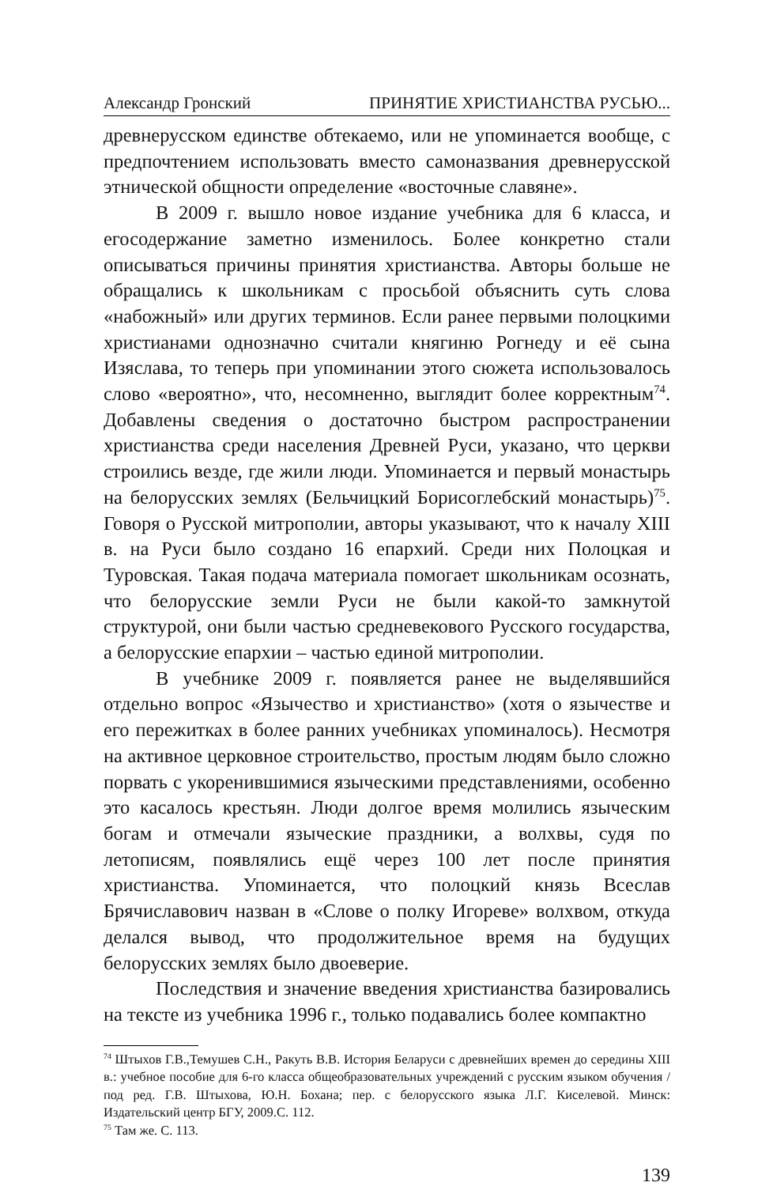Александр Гронский ПРИНЯТИЕ ХРИСТИАНСТВА РУСЬЮ...
древнерусском единстве обтекаемо, или не упоминается вообще, с предпочтением использовать вместо самоназвания древнерусской этнической общности определение «восточные славяне».
В 2009 г. вышло новое издание учебника для 6 класса, и егосодержание заметно изменилось. Более конкретно стали описываться причины принятия христианства. Авторы больше не обращались к школьникам с просьбой объяснить суть слова «набожный» или других терминов. Если ранее первыми полоцкими христианами однозначно считали княгиню Рогнеду и её сына Изяслава, то теперь при упоминании этого сюжета использовалось слово «вероятно», что, несомненно, выглядит более корректным<sup>74</sup>. Добавлены сведения о достаточно быстром распространении христианства среди населения Древней Руси, указано, что церкви строились везде, где жили люди. Упоминается и первый монастырь на белорусских землях (Бельчицкий Борисоглебский монастырь)<sup>75</sup>. Говоря о Русской митрополии, авторы указывают, что к началу XIII в. на Руси было создано 16 епархий. Среди них Полоцкая и Туровская. Такая подача материала помогает школьникам осознать, что белорусские земли Руси не были какой-то замкнутой структурой, они были частью средневекового Русского государства, а белорусские епархии – частью единой митрополии.
В учебнике 2009 г. появляется ранее не выделявшийся отдельно вопрос «Язычество и христианство» (хотя о язычестве и его пережитках в более ранних учебниках упоминалось). Несмотря на активное церковное строительство, простым людям было сложно порвать с укоренившимися языческими представлениями, особенно это касалось крестьян. Люди долгое время молились языческим богам и отмечали языческие праздники, а волхвы, судя по летописям, появлялись ещё через 100 лет после принятия христианства. Упоминается, что полоцкий князь Всеслав Брячиславович назван в «Слове о полку Игореве» волхвом, откуда делался вывод, что продолжительное время на будущих белорусских землях было двоеверие.
Последствия и значение введения христианства базировались на тексте из учебника 1996 г., только подавались более компактно
<sup>74</sup> Штыхов Г.В.,Темушев С.Н., Ракуть В.В. История Беларуси с древнейших времен до середины XIII в.: учебное пособие для 6-го класса общеобразовательных учреждений с русским языком обучения / под ред. Г.В. Штыхова, Ю.Н. Бохана; пер. с белорусского языка Л.Г. Киселевой. Минск: Издательский центр БГУ, 2009.С. 112.
<sup>75</sup> Там же. С. 113.
139